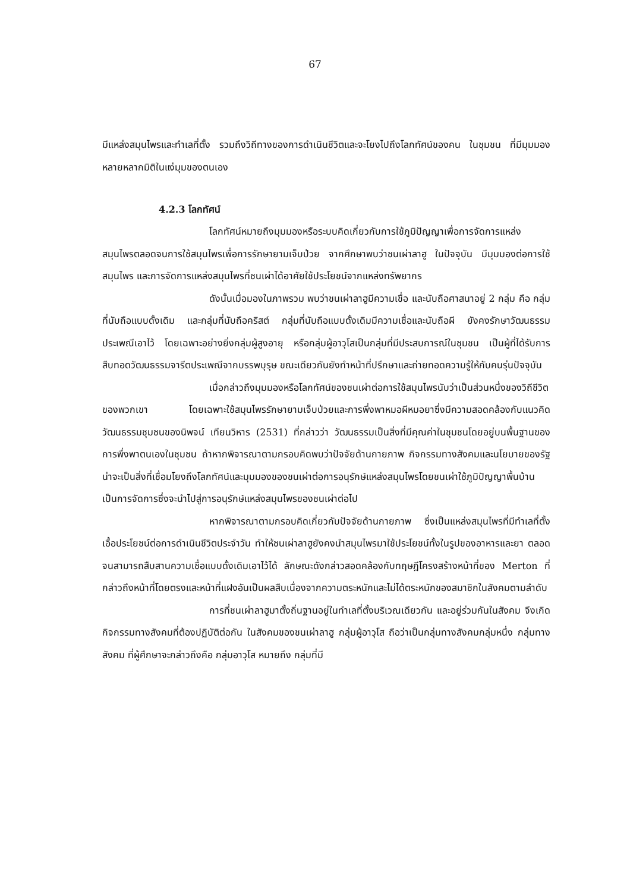67
มีแหล่งสมุนไพรและทำเลที่ตั้ง รวมถึงวิถีทางของการดำเนินชีวิตและจะโยงไปถึงโลกทัศน์ของคน ในชุมชน ที่มีมุมมองหลายหลากมิติในแง่มุมของตนเอง
4.2.3 โลกทัศน์
โลกทัศน์หมายถึงมุมมองหรือระบบคิดเกี่ยวกับการใช้ภูมิปัญญาเพื่อการจัดการแหล่งสมุนไพรตลอดจนการใช้สมุนไพรเพื่อการรักษายามเจ็บป่วย จากศึกษาพบว่าชนเผ่าลาฮู ในปัจจุบัน มีมุมมองต่อการใช้สมุนไพร และการจัดการแหล่งสมุนไพรที่ชนเผ่าได้อาศัยใช้ประโยชน์จากแหล่งทรัพยากร
ดังนั้นเมื่อมองในภาพรวม พบว่าชนเผ่าลาฮูมีความเชื่อ และนับถือศาสนาอยู่ 2 กลุ่ม คือ กลุ่มที่นับถือแบบดั้งเดิม และกลุ่มที่นับถือคริสต์ กลุ่มที่นับถือแบบดั้งเดิมมีความเชื่อและนับถือผี ยังคงรักษาวัฒนธรรมประเพณีเอาไว้ โดยเฉพาะอย่างยิ่งกลุ่มผู้สูงอายุ หรือกลุ่มผู้อาวุโสเป็นกลุ่มที่มีประสบการณ์ในชุมชน เป็นผู้ที่ได้รับการสืบทอดวัฒนธรรมจารีตประเพณีจากบรรพบุรุษ ขณะเดียวกันยังทำหน้าที่ปรึกษาและถ่ายทอดความรู้ให้กับคนรุ่นปัจจุบัน
เมื่อกล่าวถึงมุมมองหรือโลกทัศน์ของชนเผ่าต่อการใช้สมุนไพรนับว่าเป็นส่วนหนึ่งของวิถีชีวิตของพวกเขา โดยเฉพาะใช้สมุนไพรรักษายามเจ็บป่วยและการพึ่งพาหมอผีหมอยาซึ่งมีความสอดคล้องกับแนวคิดวัฒนธรรมชุมชนของนิพจน์ เทียนวิหาร (2531) ที่กล่าวว่า วัฒนธรรมเป็นสิ่งที่มีคุณค่าในชุมชนโดยอยู่บนพื้นฐานของการพึ่งพาตนเองในชุมชน ถ้าหากพิจารณาตามกรอบคิดพบว่าปัจจัยด้านกายภาพ กิจกรรมทางสังคมและนโยบายของรัฐน่าจะเป็นสิ่งที่เชื่อมโยงถึงโลกทัศน์และมุมมองของชนเผ่าต่อการอนุรักษ์แหล่งสมุนไพรโดยชนเผ่าใช้ภูมิปัญญาพื้นบ้านเป็นการจัดการซึ่งจะนำไปสู่การอนุรักษ์แหล่งสมุนไพรของชนเผ่าต่อไป
หากพิจารณาตามกรอบคิดเกี่ยวกับปัจจัยด้านกายภาพ ซึ่งเป็นแหล่งสมุนไพรที่มีทำเลที่ตั้งเอื้อประโยชน์ต่อการดำเนินชีวิตประจำวัน ทำให้ชนเผ่าลาฮูยังคงนำสมุนไพรมาใช้ประโยชน์ทั้งในรูปของอาหารและยา ตลอดจนสามารถสืบสานความเชื่อแบบดั้งเดิมเอาไว้ได้ ลักษณะดังกล่าวสอดคล้องกับทฤษฎีโครงสร้างหน้าที่ของ Merton ที่กล่าวถึงหน้าที่โดยตรงและหน้าที่แฝงอันเป็นผลสืบเนื่องจากความตระหนักและไม่ได้ตระหนักของสมาชิกในสังคมตามลำดับ
การที่ชนเผ่าลาฮูมาตั้งถิ่นฐานอยู่ในทำเลที่ตั้งบริเวณเดียวกัน และอยู่ร่วมกันในสังคม จึงเกิดกิจกรรมทางสังคมที่ต้องปฏิบัติต่อกัน ในสังคมของชนเผ่าลาฮู กลุ่มผู้อาวุโส ถือว่าเป็นกลุ่มทางสังคมกลุ่มหนึ่ง กลุ่มทางสังคม ที่ผู้ศึกษาจะกล่าวถึงคือ กลุ่มอาวุโส หมายถึง กลุ่มที่มี